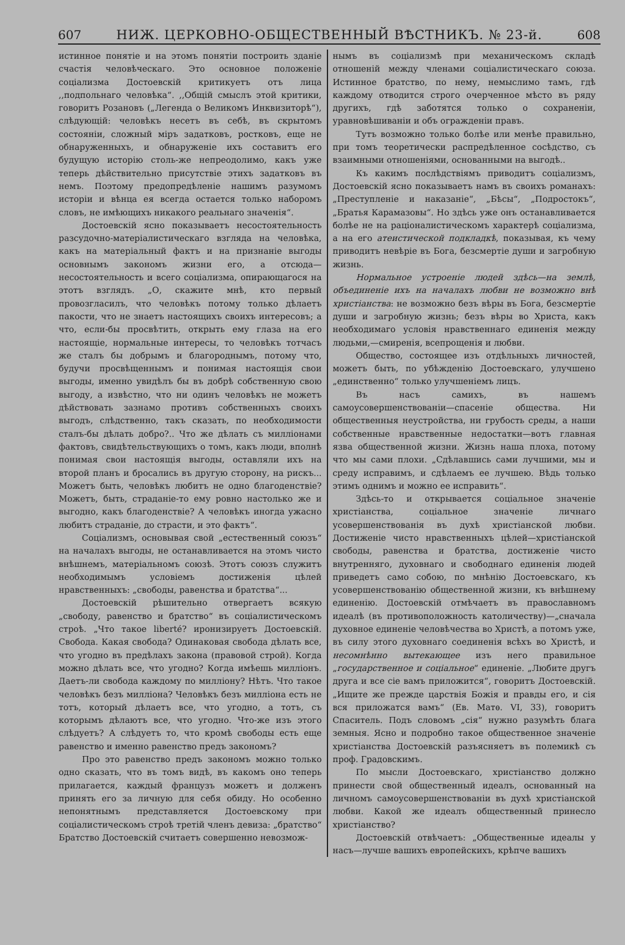607 НИЖ. ЦЕРКОВНО-ОБЩЕСТВЕННЫЙ ВѢСТНИКЪ. № 23-й. 608
истинное понятіе и на этомъ понятіи построить зданіе счастія человѣческаго. Это основное положеніе соціализма Достоевскій критикуетъ отъ лица ,,подпольнаго человѣка“. ,,Общій смыслъ этой критики, говоритъ Розановъ („Легенда о Великомъ Инквизиторѣ“), слѣдующій: человѣкъ несетъ въ себѣ, въ скрытомъ состояніи, сложный міръ задатковъ, ростковъ, еще не обнаруженныхъ, и обнаруженіе ихъ составитъ его будущую исторію столь-же непреодолимо, какъ уже теперь дѣйствительно присутствіе этихъ задатковъ въ немъ. Поэтому предопредѣленіе нашимъ разумомъ исторіи и вѣнца ея всегда остается только наборомъ словъ, не имѣющихъ никакого реальнаго значенія“.
Достоевскій ясно показываетъ несостоятельность разсудочно-матеріалистическаго взгляда на человѣка, какъ на матеріальный фактъ и на признаніе выгоды основнымъ закономъ жизни его, а отсюда—несостоятельность и всего соціализма, опирающагося на этотъ взглядъ. „О, скажите мнѣ, кто первый провозгласилъ, что человѣкъ потому только дѣлаетъ пакости, что не знаетъ настоящихъ своихъ интересовъ; а что, если-бы просвѣтить, открыть ему глаза на его настоящіе, нормальные интересы, то человѣкъ тотчасъ же сталъ бы добрымъ и благороднымъ, потому что, будучи просвѣщеннымъ и понимая настоящія свои выгоды, именно увидѣлъ бы въ добрѣ собственную свою выгоду, а извѣстно, что ни одинъ человѣкъ не можетъ дѣйствовать зазнамо противъ собственныхъ своихъ выгодъ, слѣдственно, такъ сказать, по необходимости сталъ-бы дѣлать добро?.. Что же дѣлать съ милліонами фактовъ, свидѣтельствующихъ о томъ, какъ люди, вполнѣ понимая свои настоящія выгоды, оставляли ихъ на второй планъ и бросались въ другую сторону, на рискъ... Можетъ быть, человѣкъ любитъ не одно благоденствіе? Можетъ, быть, страданіе-то ему ровно настолько же и выгодно, какъ благоденствіе? А человѣкъ иногда ужасно любитъ страданіе, до страсти, и это фактъ“.
Соціализмъ, основывая свой „естественный союзъ“ на началахъ выгоды, не останавливается на этомъ чисто внѣшнемъ, матеріальномъ союзѣ. Этотъ союзъ служитъ необходимымъ условіемъ достиженія цѣлей нравственныхъ: „свободы, равенства и братства“...
Достоевскій рѣшительно отвергаетъ всякую „свободу, равенство и братство“ въ соціалистическомъ строѣ. „Что такое liberté? иронизируетъ Достоевскій. Свобода. Какая свобода? Одинаковая свобода дѣлать все, что угодно въ предѣлахъ закона (правовой строй). Когда можно дѣлать все, что угодно? Когда имѣешь милліонъ. Даетъ-ли свобода каждому по милліону? Нѣтъ. Что такое человѣкъ безъ милліона? Человѣкъ безъ милліона есть не тотъ, который дѣлаетъ все, что угодно, а тотъ, съ которымъ дѣлаютъ все, что угодно. Что-же изъ этого слѣдуетъ? А слѣдуетъ то, что кромѣ свободы есть еще равенство и именно равенство предъ закономъ?
Про это равенство предъ закономъ можно только одно сказать, что въ томъ видѣ, въ какомъ оно теперь прилагается, каждый французъ можетъ и долженъ принять его за личную для себя обиду. Но особенно непонятнымъ представляется Достоевскому при соціалистическомъ строѣ третій членъ девиза: „братство“ Братство Достоевскій считаетъ совершенно невозмож-
нымъ въ соціализмѣ при механическомъ складѣ отношеній между членами соціалистическаго союза. Истинное братство, по нему, немыслимо тамъ, гдѣ каждому отводится строго очерченное мѣсто въ ряду другихъ, гдѣ заботятся только о сохраненіи, уравновѣшиваніи и объ огражденіи правъ.
Тутъ возможно только болѣе или менѣе правильно, при томъ теоретически распредѣленное сосѣдство, съ взаимными отношеніями, основанными на выгодѣ..
Къ какимъ послѣдствіямъ приводитъ соціализмъ, Достоевскій ясно показываетъ намъ въ своихъ романахъ: „Преступленіе и наказаніе“, „Бѣсы“, „Подростокъ“, „Братья Карамазовы“. Но здѣсь уже онъ останавливается болѣе не на раціоналистическомъ характерѣ соціализма, а на его атеистической подкладкѣ, показывая, къ чему приводитъ невѣріе въ Бога, безсмертіе души и загробную жизнь.
Нормальное устроеніе людей здѣсь—на землѣ, объединеніе ихъ на началахъ любви не возможно внѣ христіанства: не возможно безъ вѣры въ Бога, безсмертіе души и загробную жизнь; безъ вѣры во Христа, какъ необходимаго условія нравственнаго единенія между людьми,—смиренія, всепрощенія и любви.
Общество, состоящее изъ отдѣльныхъ личностей, можетъ быть, по убѣжденію Достоевскаго, улучшено „единственно“ только улучшеніемъ лицъ.
Въ насъ самихъ, въ нашемъ самоусовершенствованіи—спасеніе общества. Ни общественныя неустройства, ни грубость среды, а наши собственные нравственные недостатки—вотъ главная язва общественной жизни. Жизнь наша плоха, потому что мы сами плохи. „Сдѣлавшись сами лучшими, мы и среду исправимъ, и сдѣлаемъ ее лучшею. Вѣдь только этимъ однимъ и можно ее исправить“.
Здѣсь-то и открывается соціальное значеніе христіанства, соціальное значеніе личнаго усовершенствованія въ духѣ христіанской любви. Достиженіе чисто нравственныхъ цѣлей—христіанской свободы, равенства и братства, достиженіе чисто внутренняго, духовнаго и свободнаго единенія людей приведетъ само собою, по мнѣнію Достоевскаго, къ усовершенствованію общественной жизни, къ внѣшнему единенію. Достоевскій отмѣчаетъ въ православномъ идеалѣ (въ противоположность католичеству)—„сначала духовное единеніе человѣчества во Христѣ, а потомъ уже, въ силу этого духовнаго соединенія всѣхъ во Христѣ, и несомнѣнно вытекающее изъ него правильное „государственное и соціальное“ единеніе. „Любите другъ друга и все сіе вамъ приложится“, говоритъ Достоевскій. „Ищите же прежде царствія Божія и правды его, и сія вся приложатся вамъ“ (Ев. Матѳ. VI, 33), говоритъ Спаситель. Подъ словомъ „сія“ нужно разумѣть блага земныя. Ясно и подробно такое общественное значеніе христіанства Достоевскій разъясняетъ въ полемикѣ съ проф. Градовскимъ.
По мысли Достоевскаго, христіанство должно принести свой общественный идеалъ, основанный на личномъ самоусовершенствованіи въ духѣ христіанской любви. Какой же идеалъ общественный принесло христіанство?
Достоевскій отвѣчаетъ: „Общественные идеалы у насъ—лучше вашихъ европейскихъ, крѣпче вашихъ